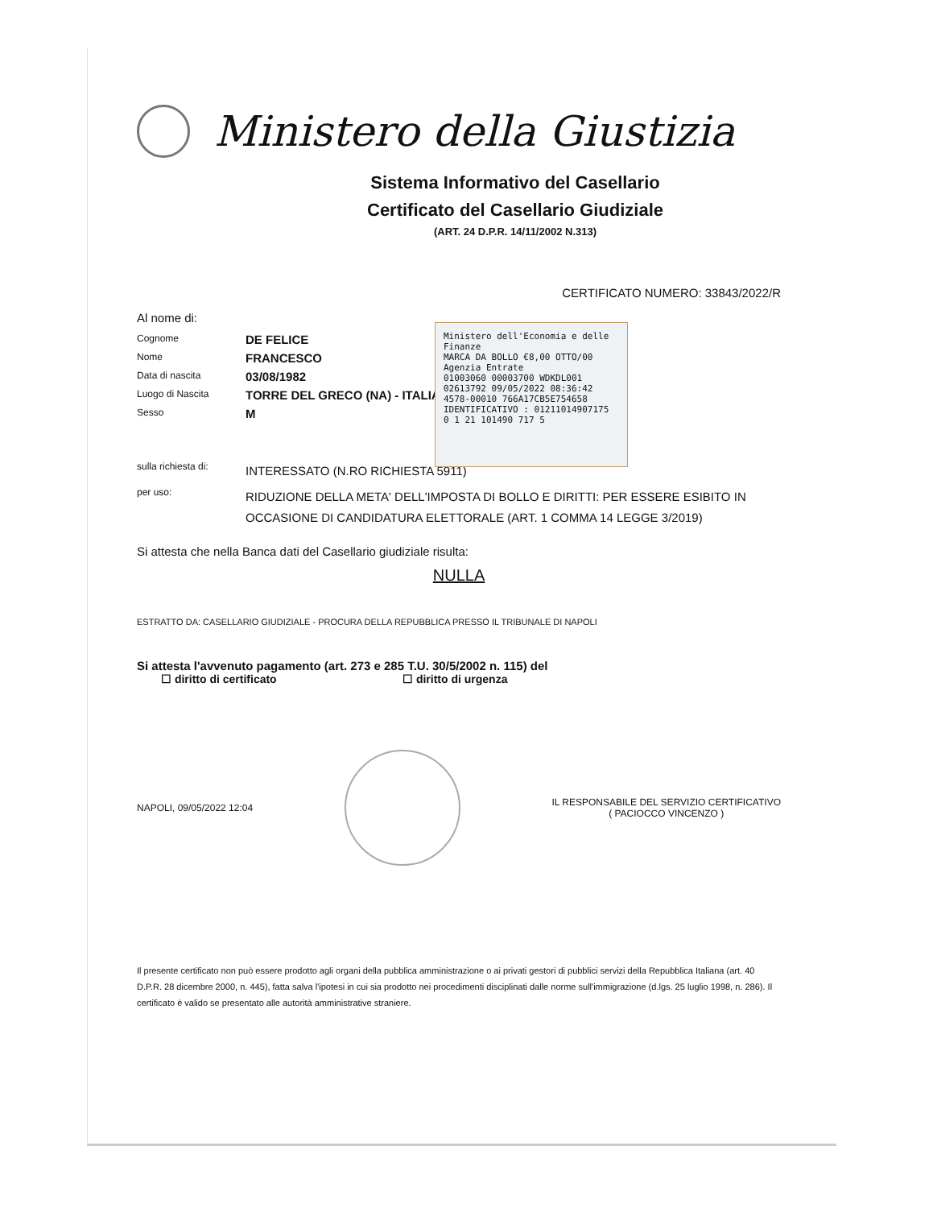Ministero della Giustizia
Sistema Informativo del Casellario
Certificato del Casellario Giudiziale
(ART. 24 D.P.R. 14/11/2002 N.313)
CERTIFICATO NUMERO: 33843/2022/R
Al nome di:
Cognome
DE FELICE
Nome
FRANCESCO
Data di nascita
03/08/1982
Luogo di Nascita
TORRE DEL GRECO (NA) - ITALIA
Sesso
M
Ministero dell'Economia e delle Finanze
MARCA DA BOLLO €8,00 OTTO/00
Agenzia Entrate
01003060 00003700 WDKDL001
02613792 09/05/2022 08:36:42
4578-00010 766A17CB5E754658
IDENTIFICATIVO : 01211014907175
0 1 21 101490 717 5
sulla richiesta di:
INTERESSATO (N.RO RICHIESTA 5911)
per uso:
RIDUZIONE DELLA META' DELL'IMPOSTA DI BOLLO E DIRITTI: PER ESSERE ESIBITO IN OCCASIONE DI CANDIDATURA ELETTORALE (ART. 1 COMMA 14 LEGGE 3/2019)
Si attesta che nella Banca dati del Casellario giudiziale risulta:
NULLA
ESTRATTO DA: CASELLARIO GIUDIZIALE - PROCURA DELLA REPUBBLICA PRESSO IL TRIBUNALE DI NAPOLI
Si attesta l'avvenuto pagamento (art. 273 e 285 T.U. 30/5/2002 n. 115) del
☐ diritto di certificato ☐ diritto di urgenza
NAPOLI, 09/05/2022 12:04
IL RESPONSABILE DEL SERVIZIO CERTIFICATIVO
( PACIOCCO VINCENZO )
Il presente certificato non può essere prodotto agli organi della pubblica amministrazione o ai privati gestori di pubblici servizi della Repubblica Italiana (art. 40 D.P.R. 28 dicembre 2000, n. 445), fatta salva l'ipotesi in cui sia prodotto nei procedimenti disciplinati dalle norme sull'immigrazione (d.lgs. 25 luglio 1998, n. 286). Il certificato è valido se presentato alle autorità amministrative straniere.